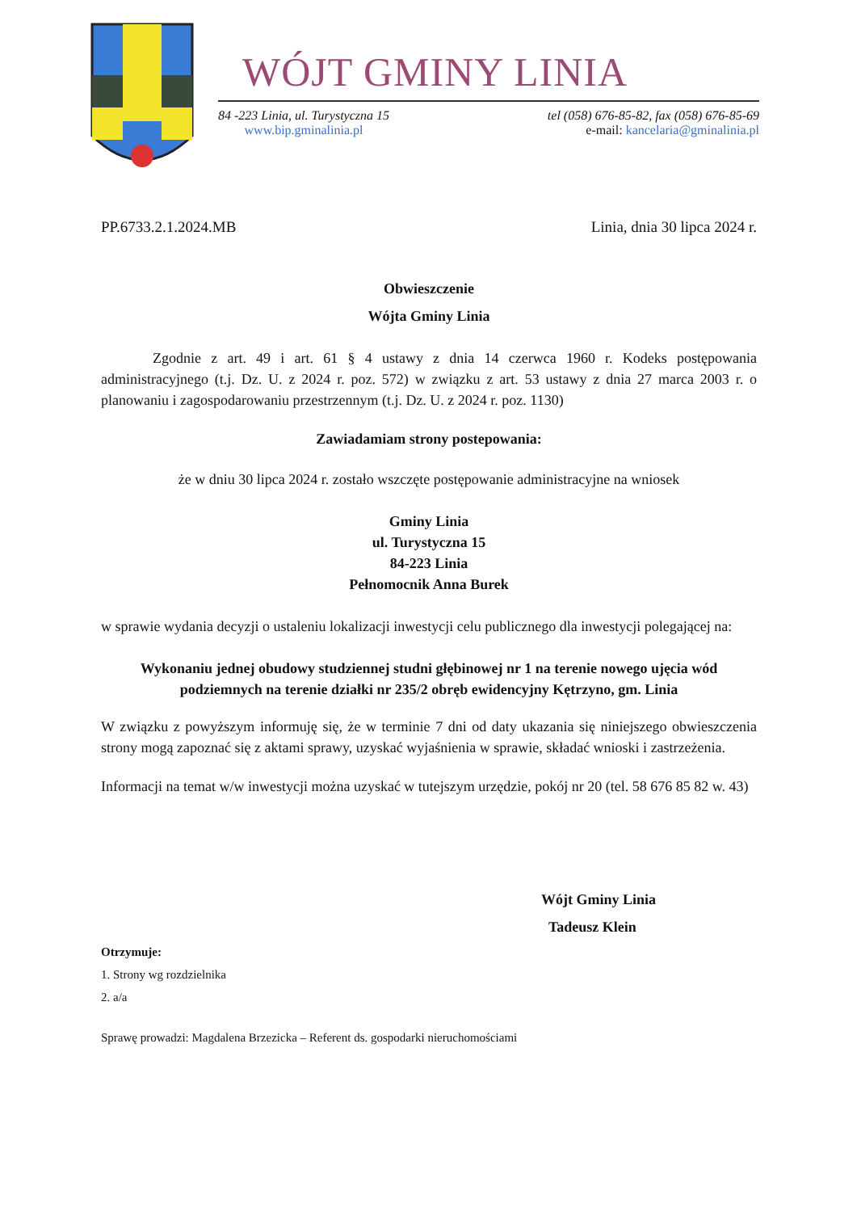WÓJT GMINY LINIA
84 -223 Linia, ul. Turystyczna 15
www.bip.gminalinia.pl
tel (058) 676-85-82, fax (058) 676-85-69
e-mail: kancelaria@gminalinia.pl
PP.6733.2.1.2024.MB Linia, dnia 30 lipca 2024 r.
Obwieszczenie
Wójta Gminy Linia
Zgodnie z art. 49 i art. 61 § 4 ustawy z dnia 14 czerwca 1960 r. Kodeks postępowania administracyjnego (t.j. Dz. U. z 2024 r. poz. 572) w związku z art. 53 ustawy z dnia 27 marca 2003 r. o planowaniu i zagospodarowaniu przestrzennym (t.j. Dz. U. z 2024 r. poz. 1130)
Zawiadamiam strony postepowania:
że w dniu 30 lipca 2024 r. zostało wszczęte postępowanie administracyjne na wniosek
Gminy Linia
ul. Turystyczna 15
84-223 Linia
Pełnomocnik Anna Burek
w sprawie wydania decyzji o ustaleniu lokalizacji inwestycji celu publicznego dla inwestycji polegającej na:
Wykonaniu jednej obudowy studziennej studni głębinowej nr 1 na terenie nowego ujęcia wód podziemnych na terenie działki nr 235/2 obręb ewidencyjny Kętrzyno, gm. Linia
W związku z powyższym informuję się, że w terminie 7 dni od daty ukazania się niniejszego obwieszczenia strony mogą zapoznać się z aktami sprawy, uzyskać wyjaśnienia w sprawie, składać wnioski i zastrzeżenia.
Informacji na temat w/w inwestycji można uzyskać w tutejszym urzędzie, pokój nr 20 (tel. 58 676 85 82 w. 43)
Wójt Gminy Linia
Tadeusz Klein
Otrzymuje:
1. Strony wg rozdzielnika
2. a/a
Sprawę prowadzi: Magdalena Brzezicka – Referent ds. gospodarki nieruchomościami